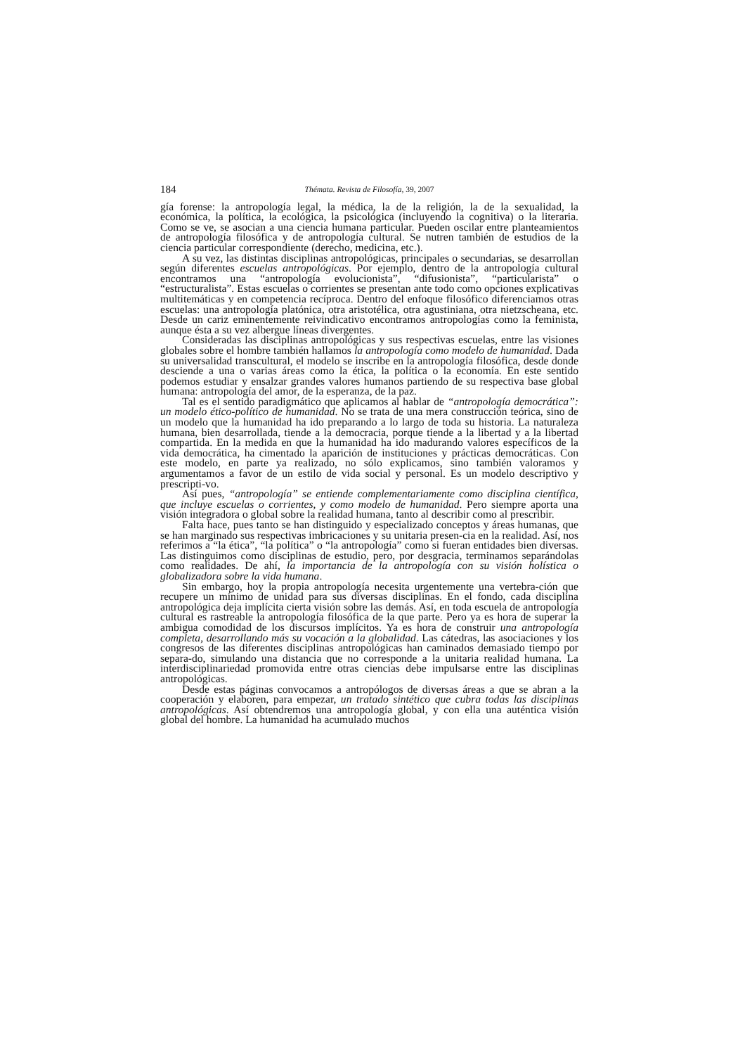184 Thémata. Revista de Filosofía, 39, 2007
gía forense: la antropología legal, la médica, la de la religión, la de la sexualidad, la económica, la política, la ecológica, la psicológica (incluyendo la cognitiva) o la literaria. Como se ve, se asocian a una ciencia humana particular. Pueden oscilar entre planteamientos de antropología filosófica y de antropología cultural. Se nutren también de estudios de la ciencia particular correspondiente (derecho, medicina, etc.).
A su vez, las distintas disciplinas antropológicas, principales o secundarias, se desarrollan según diferentes escuelas antropológicas. Por ejemplo, dentro de la antropología cultural encontramos una “antropología evolucionista”, “difusionista”, “particularista” o “estructuralista”. Estas escuelas o corrientes se presentan ante todo como opciones explicativas multitemáticas y en competencia recíproca. Dentro del enfoque filosófico diferenciamos otras escuelas: una antropología platónica, otra aristotélica, otra agustiniana, otra nietzscheana, etc. Desde un cariz eminentemente reivindicativo encontramos antropologías como la feminista, aunque ésta a su vez albergue líneas divergentes.
Consideradas las disciplinas antropológicas y sus respectivas escuelas, entre las visiones globales sobre el hombre también hallamos la antropología como modelo de humanidad. Dada su universalidad transcultural, el modelo se inscribe en la antropología filosófica, desde donde desciende a una o varias áreas como la ética, la política o la economía. En este sentido podemos estudiar y ensalzar grandes valores humanos partiendo de su respectiva base global humana: antropología del amor, de la esperanza, de la paz.
Tal es el sentido paradigmático que aplicamos al hablar de “antropología democrática”: un modelo ético-político de humanidad. No se trata de una mera construcción teórica, sino de un modelo que la humanidad ha ido preparando a lo largo de toda su historia. La naturaleza humana, bien desarrollada, tiende a la democracia, porque tiende a la libertad y a la libertad compartida. En la medida en que la humanidad ha ido madurando valores específicos de la vida democrática, ha cimentado la aparición de instituciones y prácticas democráticas. Con este modelo, en parte ya realizado, no sólo explicamos, sino también valoramos y argumentamos a favor de un estilo de vida social y personal. Es un modelo descriptivo y prescripti-vo.
Así pues, “antropología” se entiende complementariamente como disciplina científica, que incluye escuelas o corrientes, y como modelo de humanidad. Pero siempre aporta una visión integradora o global sobre la realidad humana, tanto al describir como al prescribir.
Falta hace, pues tanto se han distinguido y especializado conceptos y áreas humanas, que se han marginado sus respectivas imbricaciones y su unitaria presen-cia en la realidad. Así, nos referimos a “la ética”, “la política” o “la antropología” como si fueran entidades bien diversas. Las distinguimos como disciplinas de estudio, pero, por desgracia, terminamos separándolas como realidades. De ahí, la importancia de la antropología con su visión holística o globalizadora sobre la vida humana.
Sin embargo, hoy la propia antropología necesita urgentemente una vertebra-ción que recupere un mínimo de unidad para sus diversas disciplinas. En el fondo, cada disciplina antropológica deja implícita cierta visión sobre las demás. Así, en toda escuela de antropología cultural es rastreable la antropología filosófica de la que parte. Pero ya es hora de superar la ambigua comodidad de los discursos implícitos. Ya es hora de construir una antropología completa, desarrollando más su vocación a la globalidad. Las cátedras, las asociaciones y los congresos de las diferentes disciplinas antropológicas han caminados demasiado tiempo por separa-do, simulando una distancia que no corresponde a la unitaria realidad humana. La interdisciplinariedad promovida entre otras ciencias debe impulsarse entre las disciplinas antropológicas.
Desde estas páginas convocamos a antropólogos de diversas áreas a que se abran a la cooperación y elaboren, para empezar, un tratado sintético que cubra todas las disciplinas antropológicas. Así obtendremos una antropología global, y con ella una auténtica visión global del hombre. La humanidad ha acumulado muchos